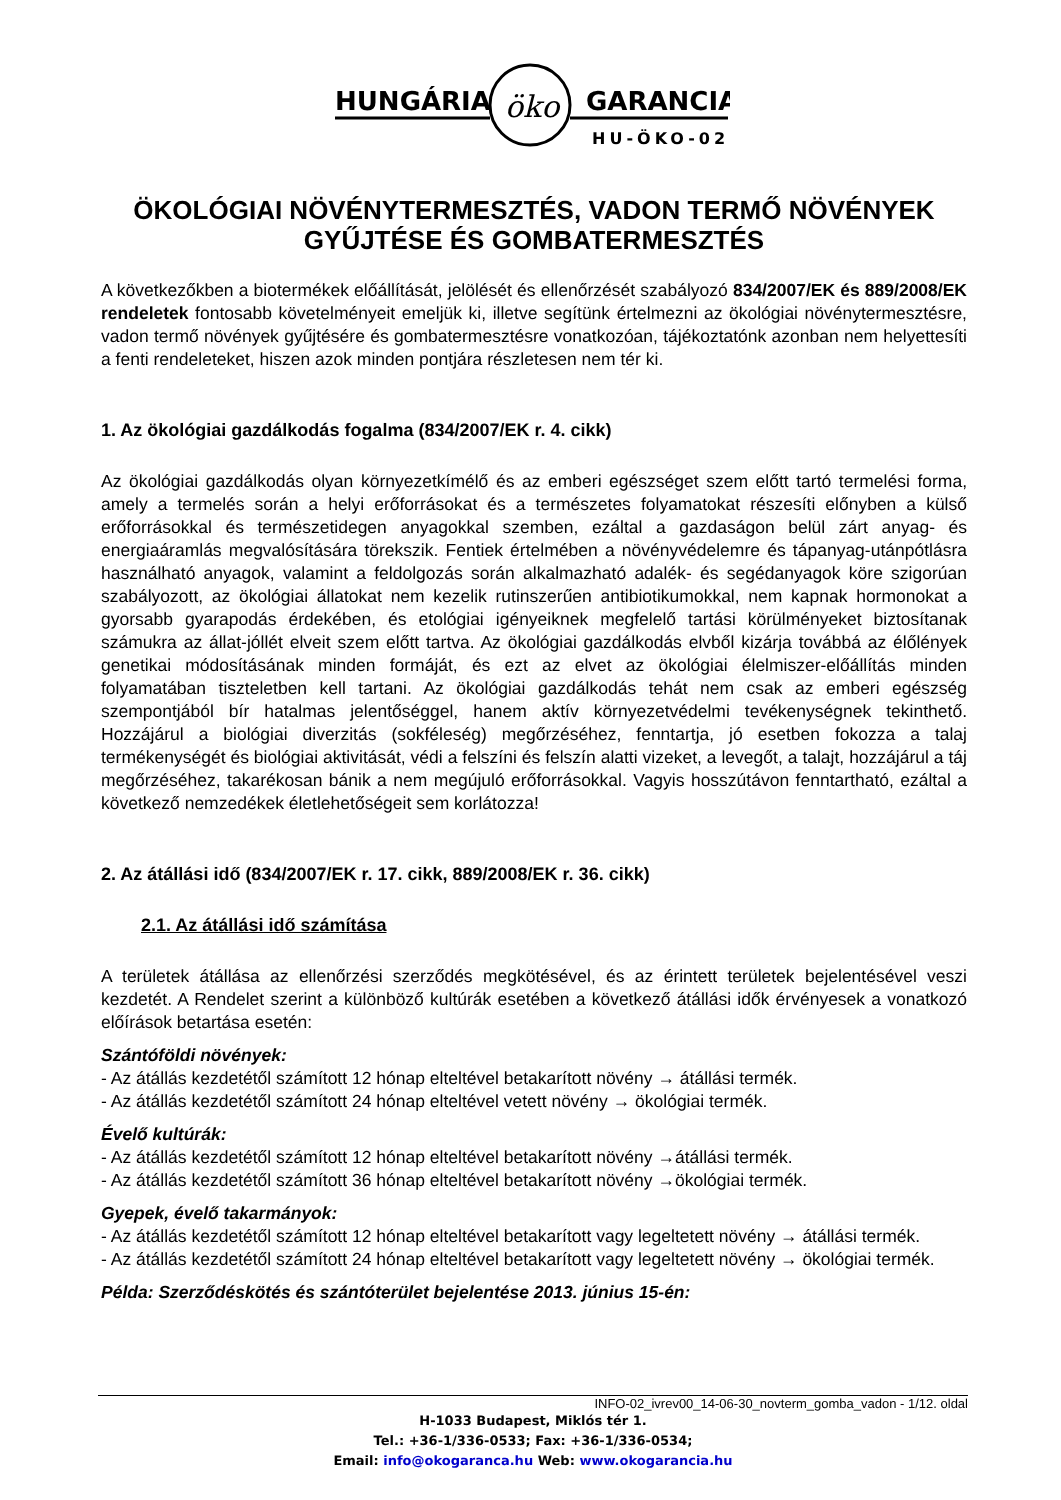HUNGÁRIA
öko
GARANCIA
HU-ÖKO-02
ÖKOLÓGIAI NÖVÉNYTERMESZTÉS, VADON TERMŐ NÖVÉNYEK GYŰJTÉSE ÉS GOMBATERMESZTÉS
A következőkben a biotermékek előállítását, jelölését és ellenőrzését szabályozó 834/2007/EK és 889/2008/EK rendeletek fontosabb követelményeit emeljük ki, illetve segítünk értelmezni az ökológiai növénytermesztésre, vadon termő növények gyűjtésére és gombatermesztésre vonatkozóan, tájékoztatónk azonban nem helyettesíti a fenti rendeleteket, hiszen azok minden pontjára részletesen nem tér ki.
1. Az ökológiai gazdálkodás fogalma (834/2007/EK r. 4. cikk)
Az ökológiai gazdálkodás olyan környezetkímélő és az emberi egészséget szem előtt tartó termelési forma, amely a termelés során a helyi erőforrásokat és a természetes folyamatokat részesíti előnyben a külső erőforrásokkal és természetidegen anyagokkal szemben, ezáltal a gazdaságon belül zárt anyag- és energiaáramlás megvalósítására törekszik. Fentiek értelmében a növényvédelemre és tápanyag-utánpótlásra használható anyagok, valamint a feldolgozás során alkalmazható adalék- és segédanyagok köre szigorúan szabályozott, az ökológiai állatokat nem kezelik rutinszerűen antibiotikumokkal, nem kapnak hormonokat a gyorsabb gyarapodás érdekében, és etológiai igényeiknek megfelelő tartási körülményeket biztosítanak számukra az állat-jóllét elveit szem előtt tartva. Az ökológiai gazdálkodás elvből kizárja továbbá az élőlények genetikai módosításának minden formáját, és ezt az elvet az ökológiai élelmiszer-előállítás minden folyamatában tiszteletben kell tartani. Az ökológiai gazdálkodás tehát nem csak az emberi egészség szempontjából bír hatalmas jelentőséggel, hanem aktív környezetvédelmi tevékenységnek tekinthető. Hozzájárul a biológiai diverzitás (sokféleség) megőrzéséhez, fenntartja, jó esetben fokozza a talaj termékenységét és biológiai aktivitását, védi a felszíni és felszín alatti vizeket, a levegőt, a talajt, hozzájárul a táj megőrzéséhez, takarékosan bánik a nem megújuló erőforrásokkal. Vagyis hosszútávon fenntartható, ezáltal a következő nemzedékek életlehetőségeit sem korlátozza!
2. Az átállási idő (834/2007/EK r. 17. cikk, 889/2008/EK r. 36. cikk)
2.1. Az átállási idő számítása
A területek átállása az ellenőrzési szerződés megkötésével, és az érintett területek bejelentésével veszi kezdetét. A Rendelet szerint a különböző kultúrák esetében a következő átállási idők érvényesek a vonatkozó előírások betartása esetén:
Szántóföldi növények:
- Az átállás kezdetétől számított 12 hónap elteltével betakarított növény → átállási termék.
- Az átállás kezdetétől számított 24 hónap elteltével vetett növény → ökológiai termék.
Évelő kultúrák:
- Az átállás kezdetétől számított 12 hónap elteltével betakarított növény →átállási termék.
- Az átállás kezdetétől számított 36 hónap elteltével betakarított növény →ökológiai termék.
Gyepek, évelő takarmányok:
- Az átállás kezdetétől számított 12 hónap elteltével betakarított vagy legeltetett növény → átállási termék.
- Az átállás kezdetétől számított 24 hónap elteltével betakarított vagy legeltetett növény → ökológiai termék.
Példa: Szerződéskötés és szántóterület bejelentése 2013. június 15-én:
INFO-02_ivrev00_14-06-30_novterm_gomba_vadon - 1/12. oldal
H-1033 Budapest, Miklós tér 1.
Tel.: +36-1/336-0533; Fax: +36-1/336-0534;
Email: info@okogaranca.hu Web: www.okogarancia.hu